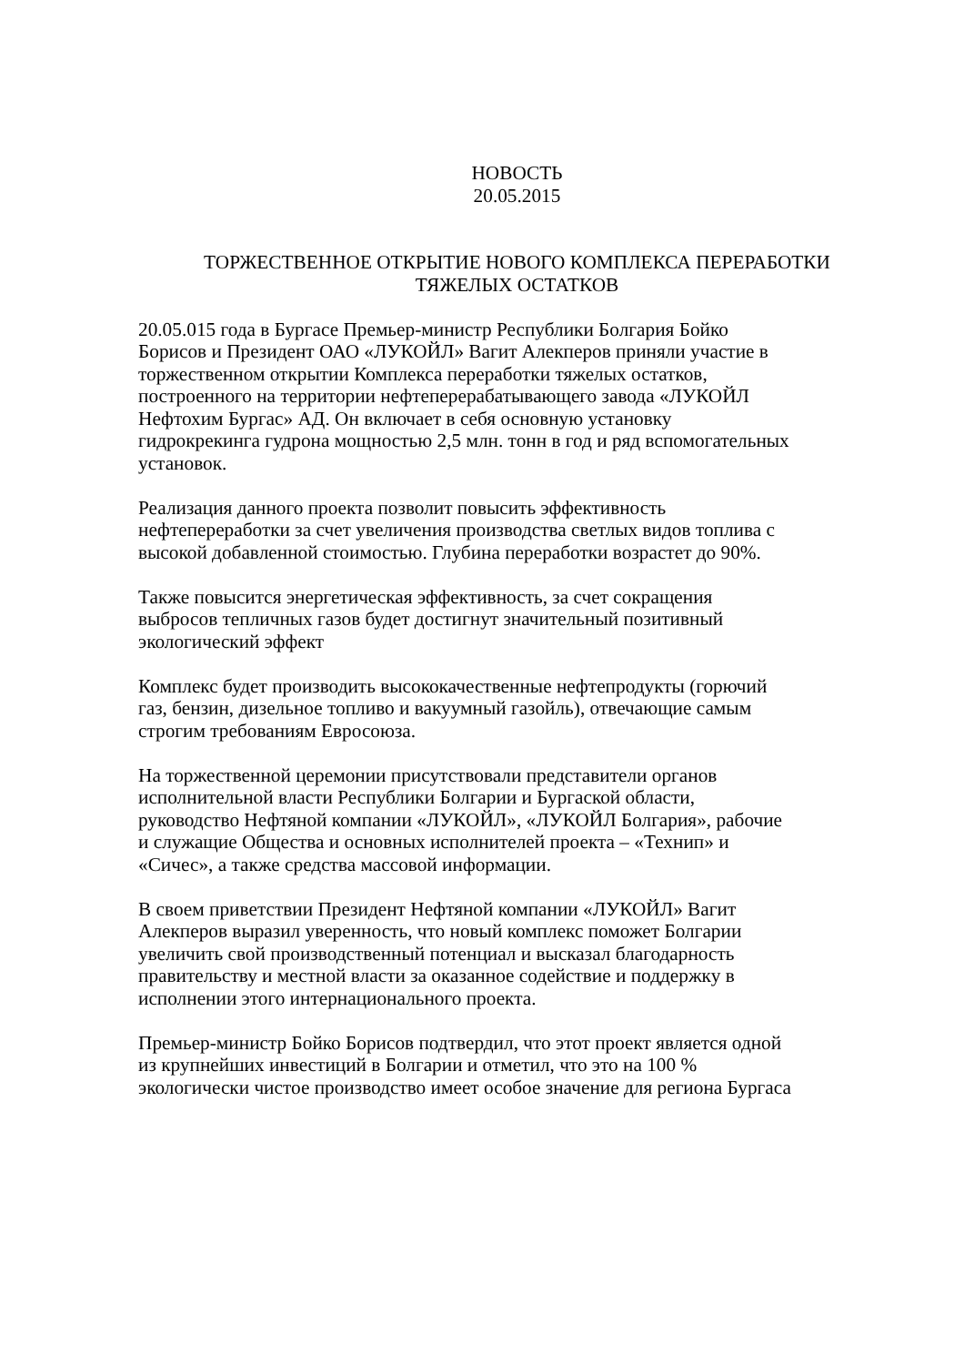НОВОСТЬ
20.05.2015
ТОРЖЕСТВЕННОЕ ОТКРЫТИЕ НОВОГО КОМПЛЕКСА ПЕРЕРАБОТКИ
ТЯЖЕЛЫХ ОСТАТКОВ
20.05.015 года в Бургасе Премьер-министр Республики Болгария Бойко
Борисов и Президент ОАО «ЛУКОЙЛ» Вагит Алекперов приняли участие в
торжественном открытии Комплекса переработки тяжелых остатков,
построенного на территории нефтеперерабатывающего завода «ЛУКОЙЛ
Нефтохим Бургас» АД. Он включает в себя основную установку
гидрокрекинга гудрона мощностью 2,5 млн. тонн в год и ряд вспомогательных
установок.
Реализация данного проекта позволит повысить эффективность
нефтепереработки за счет увеличения производства светлых видов топлива с
высокой добавленной стоимостью. Глубина переработки возрастет до 90%.
Также повысится энергетическая эффективность, за счет сокращения
выбросов тепличных газов будет достигнут значительный позитивный
экологический эффект
Комплекс будет производить высококачественные нефтепродукты (горючий
газ, бензин, дизельное топливо и вакуумный газойль), отвечающие самым
строгим требованиям Евросоюза.
На торжественной церемонии присутствовали представители органов
исполнительной власти Республики Болгарии и Бургаской области,
руководство Нефтяной компании «ЛУКОЙЛ», «ЛУКОЙЛ Болгария», рабочие
и служащие Общества и основных исполнителей проекта – «Технип» и
«Сичес», а также средства массовой информации.
В своем приветствии Президент Нефтяной компании «ЛУКОЙЛ» Вагит
Алекперов выразил уверенность, что новый комплекс поможет Болгарии
увеличить свой производственный потенциал и высказал благодарность
правительству и местной власти за оказанное содействие и поддержку в
исполнении этого интернационального проекта.
Премьер-министр Бойко Борисов подтвердил, что этот проект является одной
из крупнейших инвестиций в Болгарии и отметил, что это на 100 %
экологически чистое производство имеет особое значение для региона Бургаса